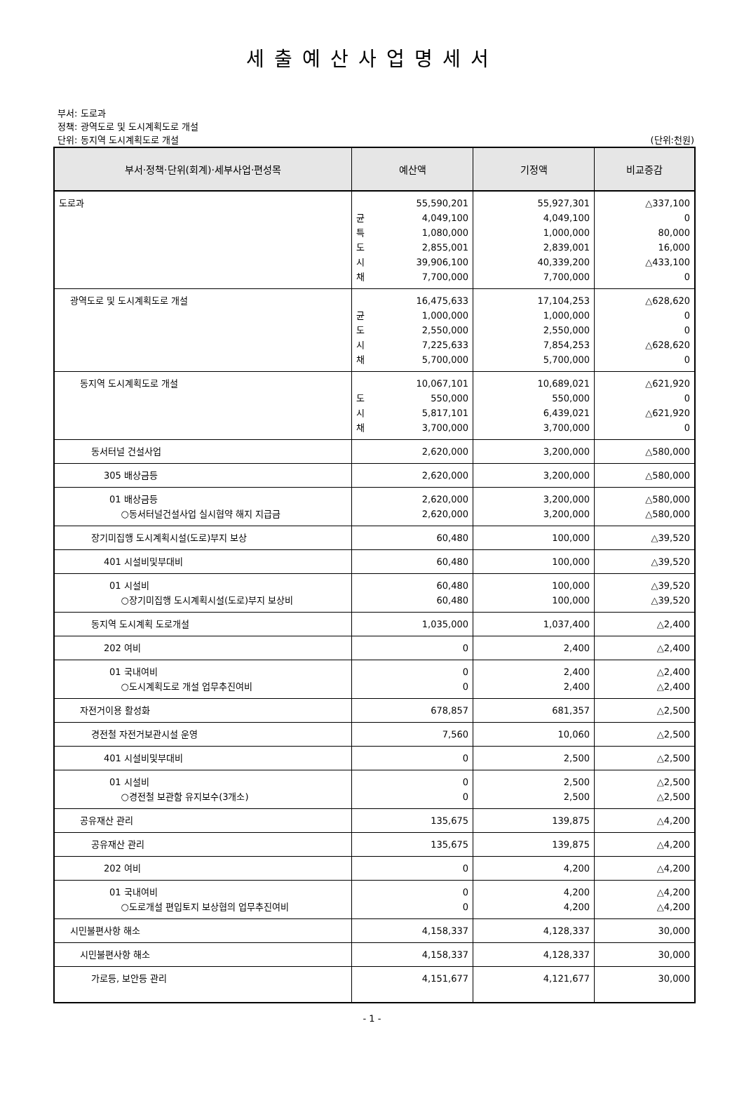세출예산사업명세서
부서: 도로과
정책: 광역도로 및 도시계획도로 개설
단위: 동지역 도시계획도로 개설 (단위:천원)
| 부서·정책·단위(회계)·세부사업·편성목 | 예산액 | 기정액 | 비교증감 |
| --- | --- | --- | --- |
| 도로과 | 55,590,201 균 4,049,100 특 1,080,000 도 2,855,001 시 39,906,100 채 7,700,000 | 55,927,301 4,049,100 1,000,000 2,839,001 40,339,200 7,700,000 | △337,100 0 80,000 16,000 △433,100 0 |
| 광역도로 및 도시계획도로 개설 | 16,475,633 균 1,000,000 도 2,550,000 시 7,225,633 채 5,700,000 | 17,104,253 1,000,000 2,550,000 7,854,253 5,700,000 | △628,620 0 0 △628,620 0 |
| 동지역 도시계획도로 개설 | 10,067,101 도 550,000 시 5,817,101 채 3,700,000 | 10,689,021 550,000 6,439,021 3,700,000 | △621,920 0 △621,920 0 |
| 동서터널 건설사업 | 2,620,000 | 3,200,000 | △580,000 |
| 305 배상금등 | 2,620,000 | 3,200,000 | △580,000 |
| 01 배상금등 ○동서터널건설사업 실시협약 해지 지급금 | 2,620,000 2,620,000 | 3,200,000 3,200,000 | △580,000 △580,000 |
| 장기미집행 도시계획시설(도로)부지 보상 | 60,480 | 100,000 | △39,520 |
| 401 시설비및부대비 | 60,480 | 100,000 | △39,520 |
| 01 시설비 ○장기미집행 도시계획시설(도로)부지 보상비 | 60,480 60,480 | 100,000 100,000 | △39,520 △39,520 |
| 동지역 도시계획 도로개설 | 1,035,000 | 1,037,400 | △2,400 |
| 202 여비 | 0 | 2,400 | △2,400 |
| 01 국내여비 ○도시계획도로 개설 업무추진여비 | 0 0 | 2,400 2,400 | △2,400 △2,400 |
| 자전거이용 활성화 | 678,857 | 681,357 | △2,500 |
| 경전철 자전거보관시설 운영 | 7,560 | 10,060 | △2,500 |
| 401 시설비및부대비 | 0 | 2,500 | △2,500 |
| 01 시설비 ○경전철 보관함 유지보수(3개소) | 0 0 | 2,500 2,500 | △2,500 △2,500 |
| 공유재산 관리 | 135,675 | 139,875 | △4,200 |
| 공유재산 관리 | 135,675 | 139,875 | △4,200 |
| 202 여비 | 0 | 4,200 | △4,200 |
| 01 국내여비 ○도로개설 편입토지 보상협의 업무추진여비 | 0 0 | 4,200 4,200 | △4,200 △4,200 |
| 시민불편사항 해소 | 4,158,337 | 4,128,337 | 30,000 |
| 시민불편사항 해소 | 4,158,337 | 4,128,337 | 30,000 |
| 가로등, 보안등 관리 | 4,151,677 | 4,121,677 | 30,000 |
- 1 -